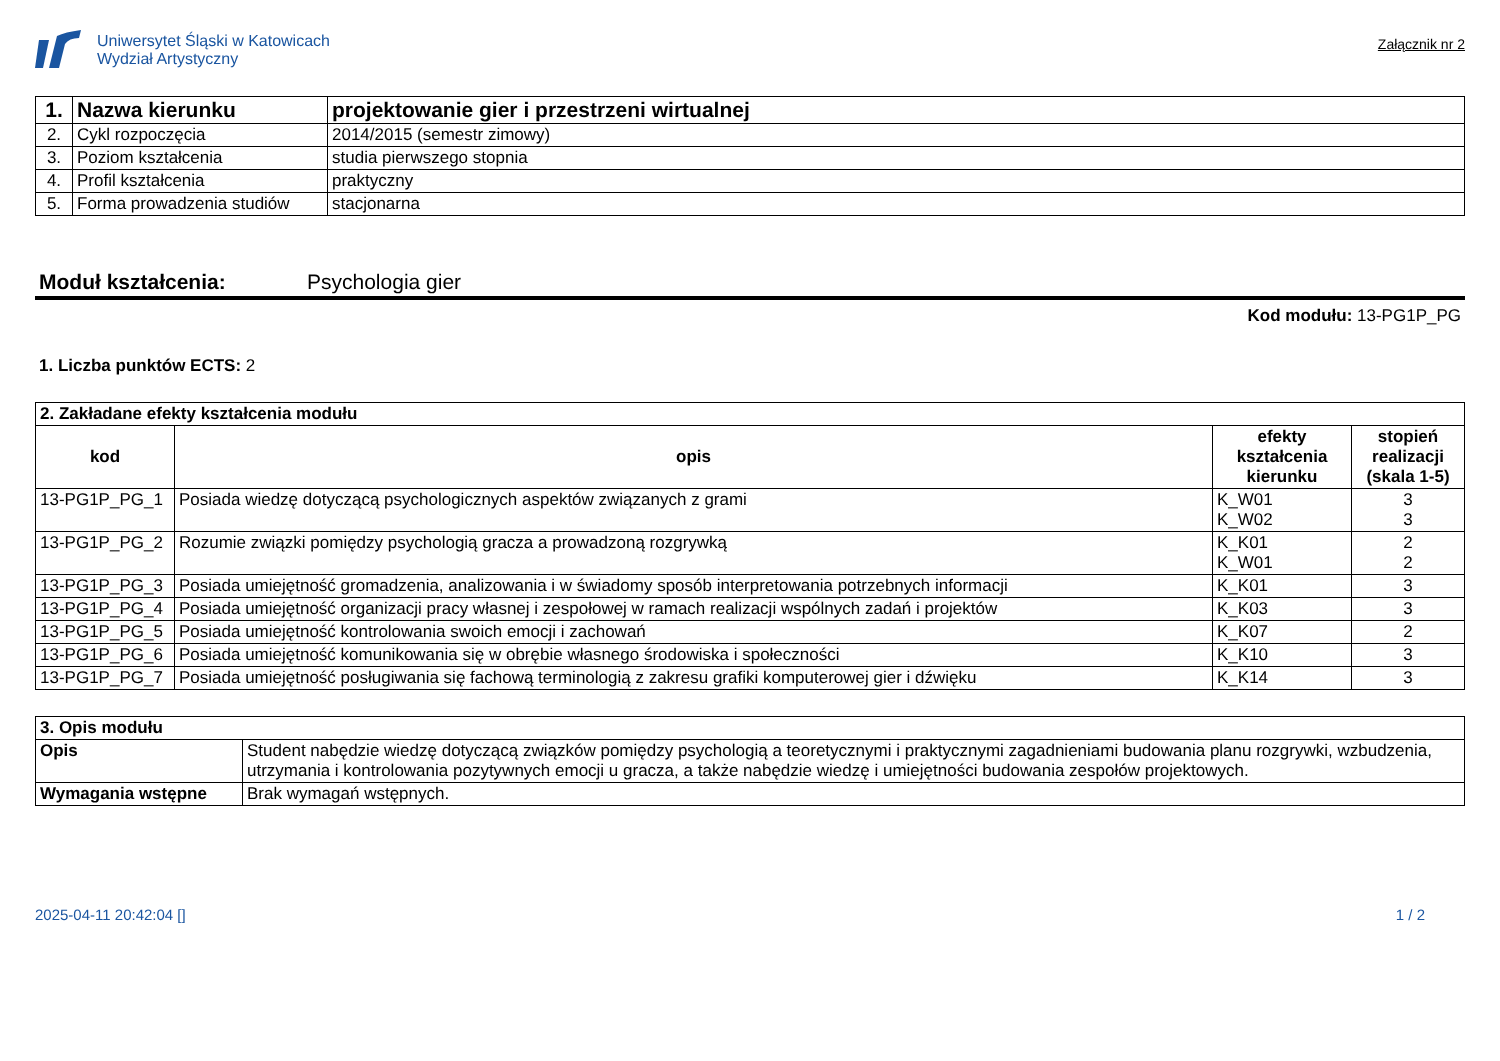Uniwersytet Śląski w Katowicach
Wydział Artystyczny
Załącznik nr 2
| 1. | Nazwa kierunku | projektowanie gier i przestrzeni wirtualnej |
| 2. | Cykl rozpoczęcia | 2014/2015 (semestr zimowy) |
| 3. | Poziom kształcenia | studia pierwszego stopnia |
| 4. | Profil kształcenia | praktyczny |
| 5. | Forma prowadzenia studiów | stacjonarna |
Moduł kształcenia: Psychologia gier
Kod modułu: 13-PG1P_PG
1. Liczba punktów ECTS: 2
| 2. Zakładane efekty kształcenia modułu | | | |
| --- | --- | --- | --- |
| kod | opis | efekty kształcenia kierunku | stopień realizacji (skala 1-5) |
| 13-PG1P_PG_1 | Posiada wiedzę dotyczącą psychologicznych aspektów związanych z grami | K_W01 K_W02 | 3 3 |
| 13-PG1P_PG_2 | Rozumie związki pomiędzy psychologią gracza a prowadzoną rozgrywką | K_K01 K_W01 | 2 2 |
| 13-PG1P_PG_3 | Posiada umiejętność gromadzenia, analizowania i w świadomy sposób interpretowania potrzebnych informacji | K_K01 | 3 |
| 13-PG1P_PG_4 | Posiada umiejętność organizacji pracy własnej i zespołowej w ramach realizacji wspólnych zadań i projektów | K_K03 | 3 |
| 13-PG1P_PG_5 | Posiada umiejętność kontrolowania swoich emocji i zachowań | K_K07 | 2 |
| 13-PG1P_PG_6 | Posiada umiejętność komunikowania się w obrębie własnego środowiska i społeczności | K_K10 | 3 |
| 13-PG1P_PG_7 | Posiada umiejętność posługiwania się fachową terminologią z zakresu grafiki komputerowej gier i dźwięku | K_K14 | 3 |
| 3. Opis modułu | |
| --- | --- |
| Opis | Student nabędzie wiedzę dotyczącą związków pomiędzy psychologią a teoretycznymi i praktycznymi zagadnieniami budowania planu rozgrywki, wzbudzenia, utrzymania i kontrolowania pozytywnych emocji u gracza, a także nabędzie wiedzę i umiejętności budowania zespołów projektowych. |
| Wymagania wstępne | Brak wymagań wstępnych. |
2025-04-11 20:42:04 [] 1 / 2